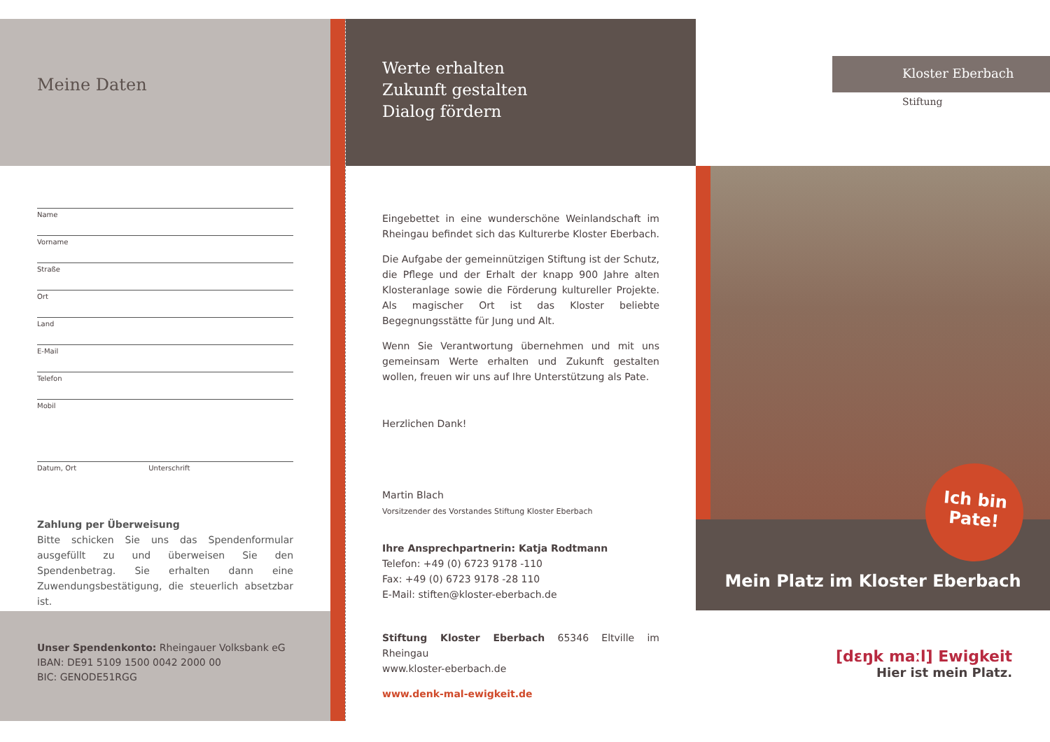Meine Daten
Name
Vorname
Straße
Ort
Land
E-Mail
Telefon
Mobil
Datum, Ort Unterschrift
Zahlung per Überweisung
Bitte schicken Sie uns das Spendenformular ausgefüllt zu und überweisen Sie den Spendenbetrag. Sie erhalten dann eine Zuwendungsbestätigung, die steuerlich absetzbar ist.
Unser Spendenkonto: Rheingauer Volksbank eG
IBAN: DE91 5109 1500 0042 2000 00
BIC: GENODE51RGG
Werte erhalten
Zukunft gestalten
Dialog fördern
Eingebettet in eine wunderschöne Weinlandschaft im Rheingau befindet sich das Kulturerbe Kloster Eberbach.
Die Aufgabe der gemeinnützigen Stiftung ist der Schutz, die Pflege und der Erhalt der knapp 900 Jahre alten Klosteranlage sowie die Förderung kultureller Projekte. Als magischer Ort ist das Kloster beliebte Begegnungsstätte für Jung und Alt.
Wenn Sie Verantwortung übernehmen und mit uns gemeinsam Werte erhalten und Zukunft gestalten wollen, freuen wir uns auf Ihre Unterstützung als Pate.
Herzlichen Dank!
Martin Blach
Vorsitzender des Vorstandes Stiftung Kloster Eberbach
Ihre Ansprechpartnerin: Katja Rodtmann
Telefon: +49 (0) 6723 9178 -110
Fax: +49 (0) 6723 9178 -28 110
E-Mail: stiften@kloster-eberbach.de
Stiftung Kloster Eberbach 65346 Eltville im Rheingau
www.kloster-eberbach.de
www.denk-mal-ewigkeit.de
Kloster Eberbach
Stiftung
Mein Platz im Kloster Eberbach
Ich bin
Pate!
[dɛŋk maːl] Ewigkeit
Hier ist mein Platz.